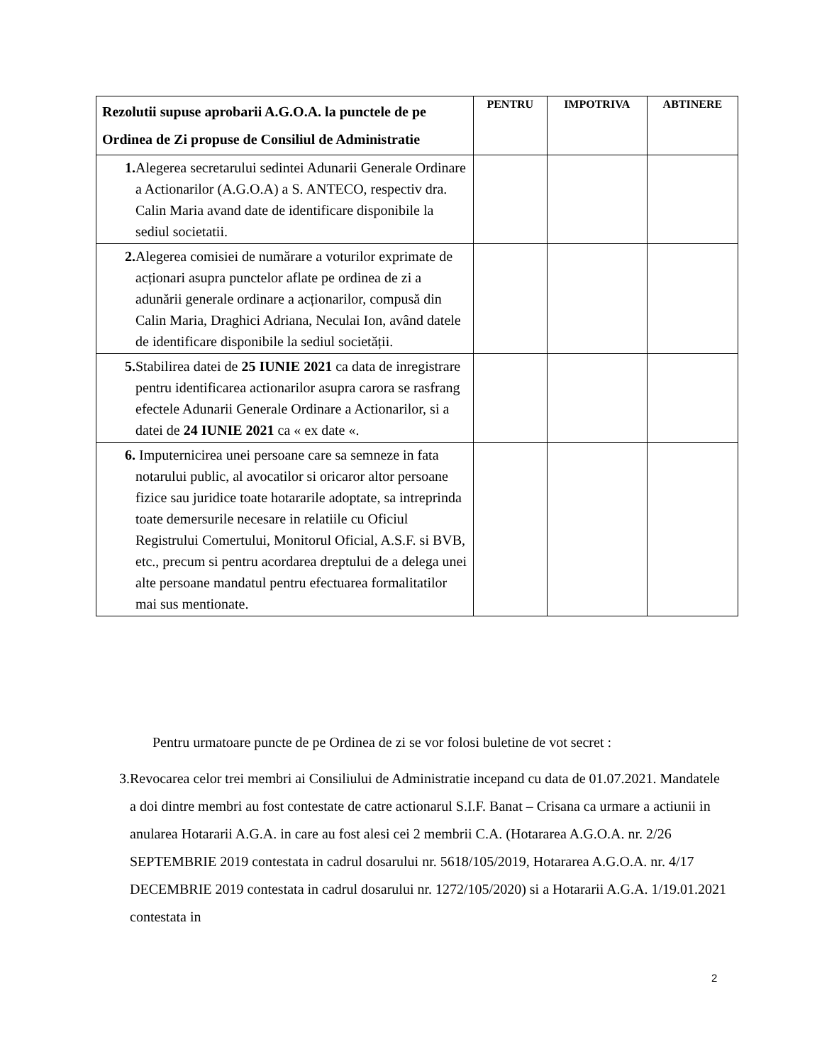| Rezolutii supuse aprobarii A.G.O.A. la punctele de pe Ordinea de Zi propuse de Consiliul de Administratie | PENTRU | IMPOTRIVA | ABTINERE |
| --- | --- | --- | --- |
| 1. Alegerea secretarului sedintei Adunarii Generale Ordinare a Actionarilor (A.G.O.A) a S. ANTECO, respectiv dra. Calin Maria avand date de identificare disponibile la sediul societatii. | | | |
| 2. Alegerea comisiei de numărare a voturilor exprimate de acționari asupra punctelor aflate pe ordinea de zi a adunării generale ordinare a acționarilor, compusă din Calin Maria, Draghici Adriana, Neculai Ion, având datele de identificare disponibile la sediul societății. | | | |
| 5. Stabilirea datei de 25 IUNIE 2021 ca data de inregistrare pentru identificarea actionarilor asupra carora se rasfrang efectele Adunarii Generale Ordinare a Actionarilor, si a datei de 24 IUNIE 2021 ca « ex date «. | | | |
| 6. Imputernicirea unei persoane care sa semneze in fata notarului public, al avocatilor si oricaror altor persoane fizice sau juridice toate hotararile adoptate, sa intreprinda toate demersurile necesare in relatiile cu Oficiul Registrului Comertului, Monitorul Oficial, A.S.F. si BVB, etc., precum si pentru acordarea dreptului de a delega unei alte persoane mandatul pentru efectuarea formalitatilor mai sus mentionate. | | | |
Pentru urmatoare puncte de pe Ordinea de zi se vor folosi buletine de vot secret :
3. Revocarea celor trei membri ai Consiliului de Administratie incepand cu data de 01.07.2021. Mandatele a doi dintre membri au fost contestate de catre actionarul S.I.F. Banat – Crisana ca urmare a actiunii in anularea Hotararii A.G.A. in care au fost alesi cei 2 membrii C.A. (Hotararea A.G.O.A. nr. 2/26 SEPTEMBRIE 2019 contestata in cadrul dosarului nr. 5618/105/2019, Hotararea A.G.O.A. nr. 4/17 DECEMBRIE 2019 contestata in cadrul dosarului nr. 1272/105/2020) si a Hotararii A.G.A. 1/19.01.2021 contestata in
2